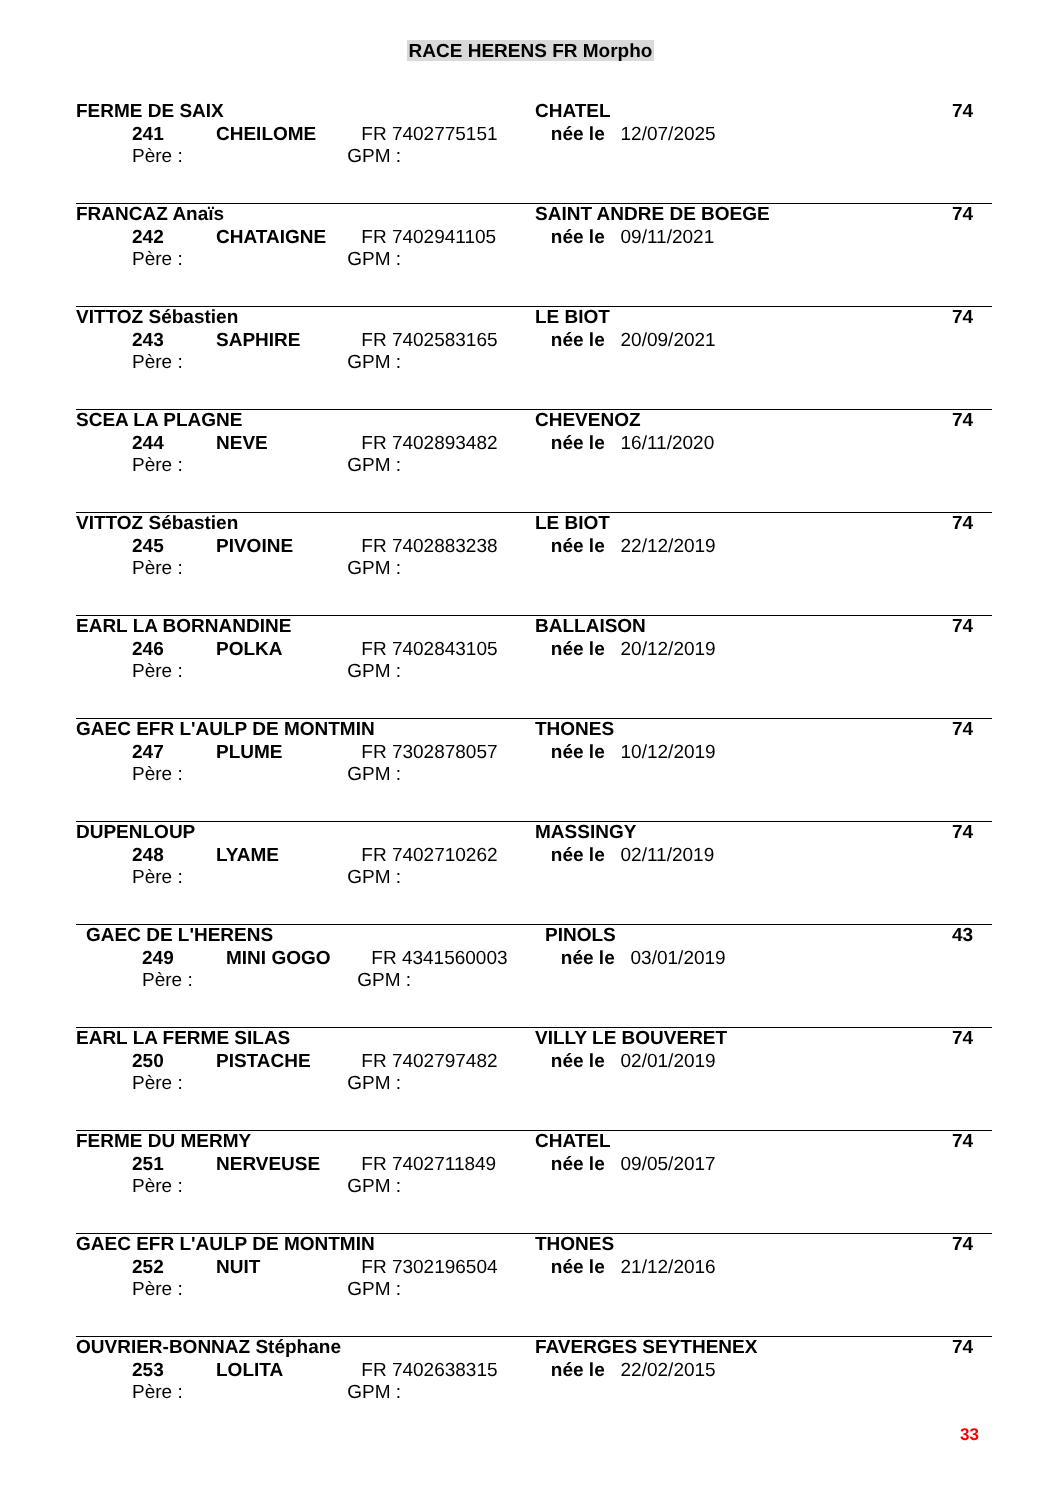RACE HERENS FR Morpho
FERME DE SAIX CHATEL 74
241 CHEILOME FR 7402775151 née le 12/07/2025
Père : GPM :
FRANCAZ Anaïs SAINT ANDRE DE BOEGE 74
242 CHATAIGNE FR 7402941105 née le 09/11/2021
Père : GPM :
VITTOZ Sébastien LE BIOT 74
243 SAPHIRE FR 7402583165 née le 20/09/2021
Père : GPM :
SCEA LA PLAGNE CHEVENOZ 74
244 NEVE FR 7402893482 née le 16/11/2020
Père : GPM :
VITTOZ Sébastien LE BIOT 74
245 PIVOINE FR 7402883238 née le 22/12/2019
Père : GPM :
EARL LA BORNANDINE BALLAISON 74
246 POLKA FR 7402843105 née le 20/12/2019
Père : GPM :
GAEC EFR L'AULP DE MONTMIN THONES 74
247 PLUME FR 7302878057 née le 10/12/2019
Père : GPM :
DUPENLOUP MASSINGY 74
248 LYAME FR 7402710262 née le 02/11/2019
Père : GPM :
GAEC DE L'HERENS PINOLS 43
249 MINI GOGO FR 4341560003 née le 03/01/2019
Père : GPM :
EARL LA FERME SILAS VILLY LE BOUVERET 74
250 PISTACHE FR 7402797482 née le 02/01/2019
Père : GPM :
FERME DU MERMY CHATEL 74
251 NERVEUSE FR 7402711849 née le 09/05/2017
Père : GPM :
GAEC EFR L'AULP DE MONTMIN THONES 74
252 NUIT FR 7302196504 née le 21/12/2016
Père : GPM :
OUVRIER-BONNAZ Stéphane FAVERGES SEYTHENEX 74
253 LOLITA FR 7402638315 née le 22/02/2015
Père : GPM :
33